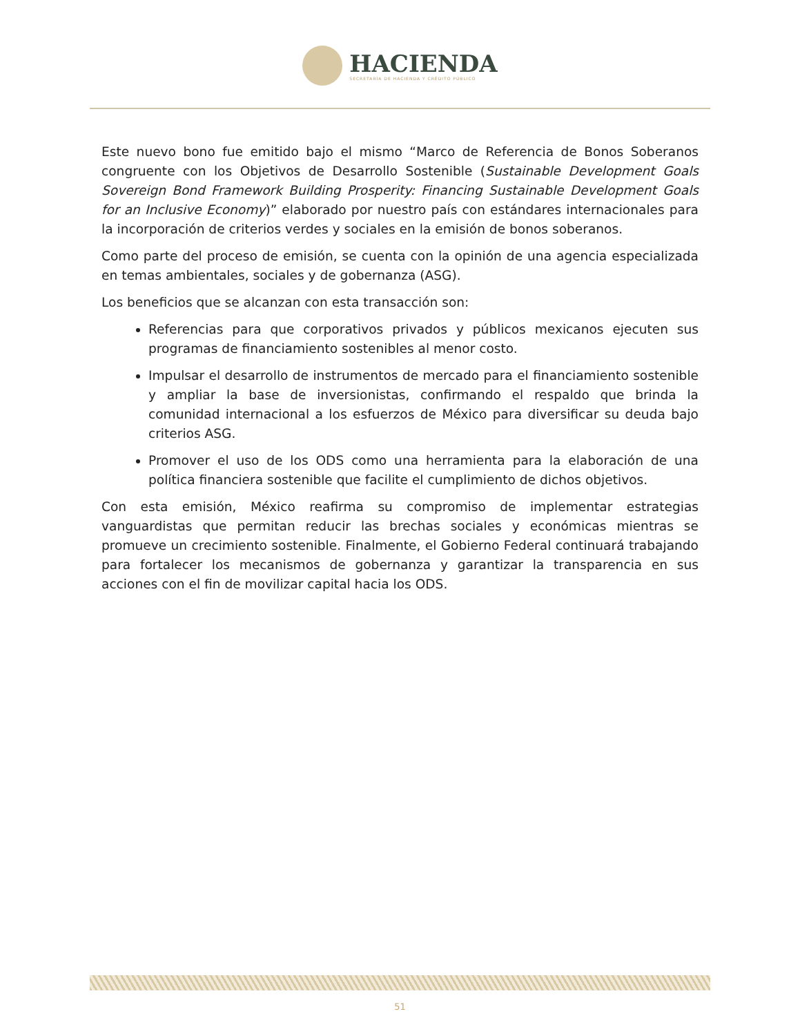HACIENDA
SECRETARÍA DE HACIENDA Y CRÉDITO PÚBLICO
Este nuevo bono fue emitido bajo el mismo “Marco de Referencia de Bonos Soberanos congruente con los Objetivos de Desarrollo Sostenible (Sustainable Development Goals Sovereign Bond Framework Building Prosperity: Financing Sustainable Development Goals for an Inclusive Economy)” elaborado por nuestro país con estándares internacionales para la incorporación de criterios verdes y sociales en la emisión de bonos soberanos.
Como parte del proceso de emisión, se cuenta con la opinión de una agencia especializada en temas ambientales, sociales y de gobernanza (ASG).
Los beneficios que se alcanzan con esta transacción son:
Referencias para que corporativos privados y públicos mexicanos ejecuten sus programas de financiamiento sostenibles al menor costo.
Impulsar el desarrollo de instrumentos de mercado para el financiamiento sostenible y ampliar la base de inversionistas, confirmando el respaldo que brinda la comunidad internacional a los esfuerzos de México para diversificar su deuda bajo criterios ASG.
Promover el uso de los ODS como una herramienta para la elaboración de una política financiera sostenible que facilite el cumplimiento de dichos objetivos.
Con esta emisión, México reafirma su compromiso de implementar estrategias vanguardistas que permitan reducir las brechas sociales y económicas mientras se promueve un crecimiento sostenible. Finalmente, el Gobierno Federal continuará trabajando para fortalecer los mecanismos de gobernanza y garantizar la transparencia en sus acciones con el fin de movilizar capital hacia los ODS.
51